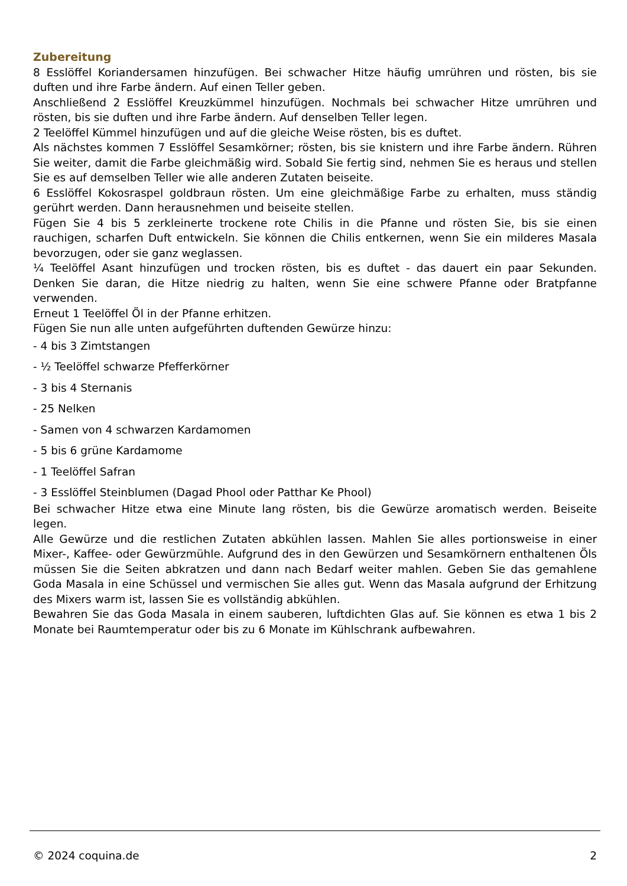Zubereitung
8 Esslöffel Koriandersamen hinzufügen. Bei schwacher Hitze häufig umrühren und rösten, bis sie duften und ihre Farbe ändern. Auf einen Teller geben.
Anschließend 2 Esslöffel Kreuzkümmel hinzufügen. Nochmals bei schwacher Hitze umrühren und rösten, bis sie duften und ihre Farbe ändern. Auf denselben Teller legen.
2 Teelöffel Kümmel hinzufügen und auf die gleiche Weise rösten, bis es duftet.
Als nächstes kommen 7 Esslöffel Sesamkörner; rösten, bis sie knistern und ihre Farbe ändern. Rühren Sie weiter, damit die Farbe gleichmäßig wird. Sobald Sie fertig sind, nehmen Sie es heraus und stellen Sie es auf demselben Teller wie alle anderen Zutaten beiseite.
6 Esslöffel Kokosraspel goldbraun rösten. Um eine gleichmäßige Farbe zu erhalten, muss ständig gerührt werden. Dann herausnehmen und beiseite stellen.
Fügen Sie 4 bis 5 zerkleinerte trockene rote Chilis in die Pfanne und rösten Sie, bis sie einen rauchigen, scharfen Duft entwickeln. Sie können die Chilis entkernen, wenn Sie ein milderes Masala bevorzugen, oder sie ganz weglassen.
¼ Teelöffel Asant hinzufügen und trocken rösten, bis es duftet - das dauert ein paar Sekunden. Denken Sie daran, die Hitze niedrig zu halten, wenn Sie eine schwere Pfanne oder Bratpfanne verwenden.
Erneut 1 Teelöffel Öl in der Pfanne erhitzen.
Fügen Sie nun alle unten aufgeführten duftenden Gewürze hinzu:
- 4 bis 3 Zimtstangen
- ½ Teelöffel schwarze Pfefferkörner
- 3 bis 4 Sternanis
- 25 Nelken
- Samen von 4 schwarzen Kardamomen
- 5 bis 6 grüne Kardamome
- 1 Teelöffel Safran
- 3 Esslöffel Steinblumen (Dagad Phool oder Patthar Ke Phool)
Bei schwacher Hitze etwa eine Minute lang rösten, bis die Gewürze aromatisch werden. Beiseite legen.
Alle Gewürze und die restlichen Zutaten abkühlen lassen. Mahlen Sie alles portionsweise in einer Mixer-, Kaffee- oder Gewürzmühle. Aufgrund des in den Gewürzen und Sesamkörnern enthaltenen Öls müssen Sie die Seiten abkratzen und dann nach Bedarf weiter mahlen. Geben Sie das gemahlene Goda Masala in eine Schüssel und vermischen Sie alles gut. Wenn das Masala aufgrund der Erhitzung des Mixers warm ist, lassen Sie es vollständig abkühlen.
Bewahren Sie das Goda Masala in einem sauberen, luftdichten Glas auf. Sie können es etwa 1 bis 2 Monate bei Raumtemperatur oder bis zu 6 Monate im Kühlschrank aufbewahren.
© 2024 coquina.de 2